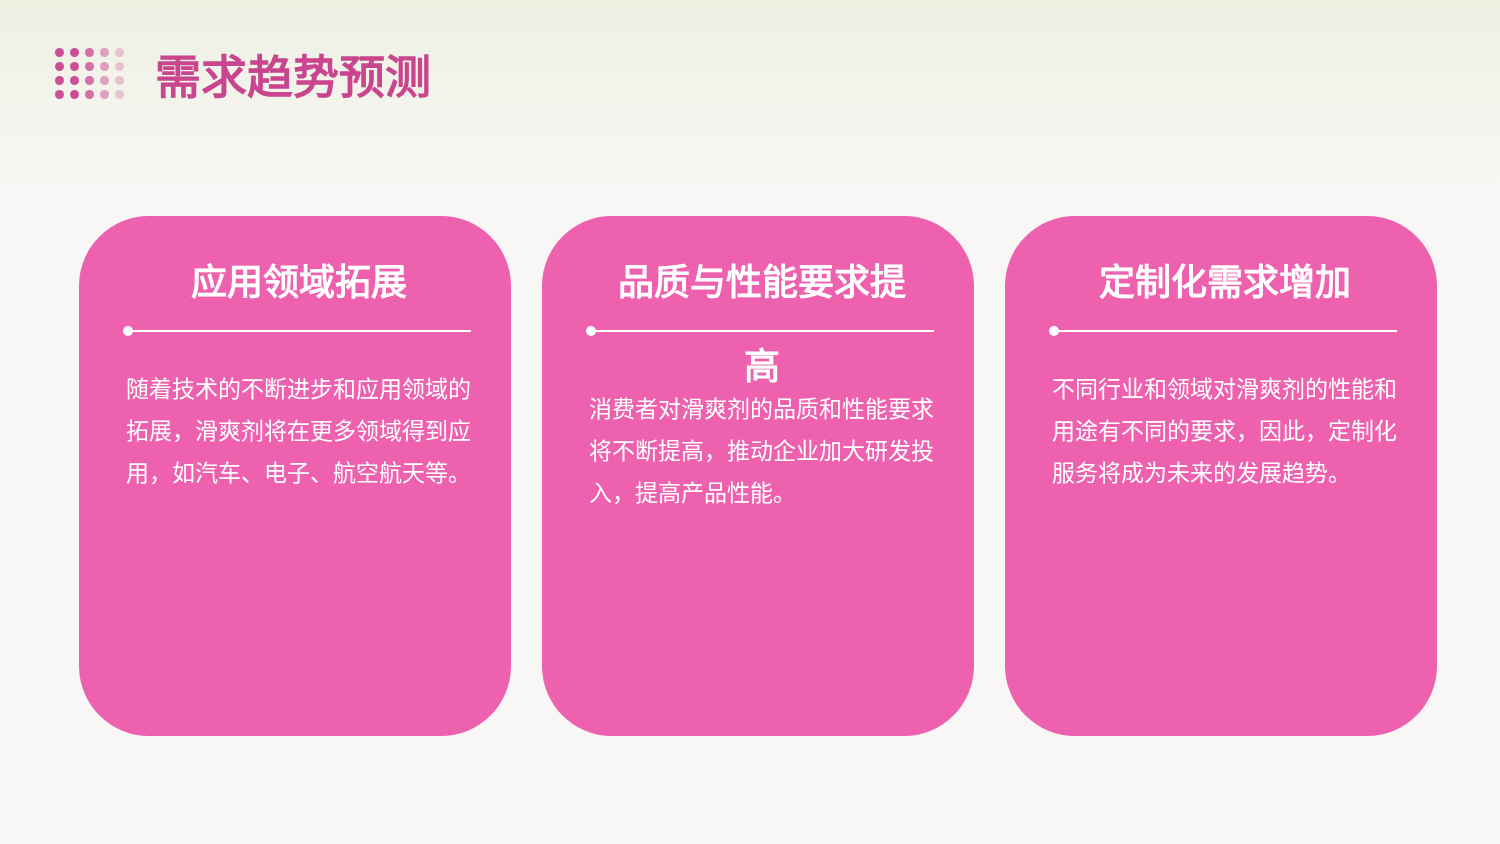需求趋势预测
应用领域拓展
随着技术的不断进步和应用领域的拓展，滑爽剂将在更多领域得到应用，如汽车、电子、航空航天等。
品质与性能要求提
高
消费者对滑爽剂的品质和性能要求将不断提高，推动企业加大研发投入，提高产品性能。
定制化需求增加
不同行业和领域对滑爽剂的性能和用途有不同的要求，因此，定制化服务将成为未来的发展趋势。